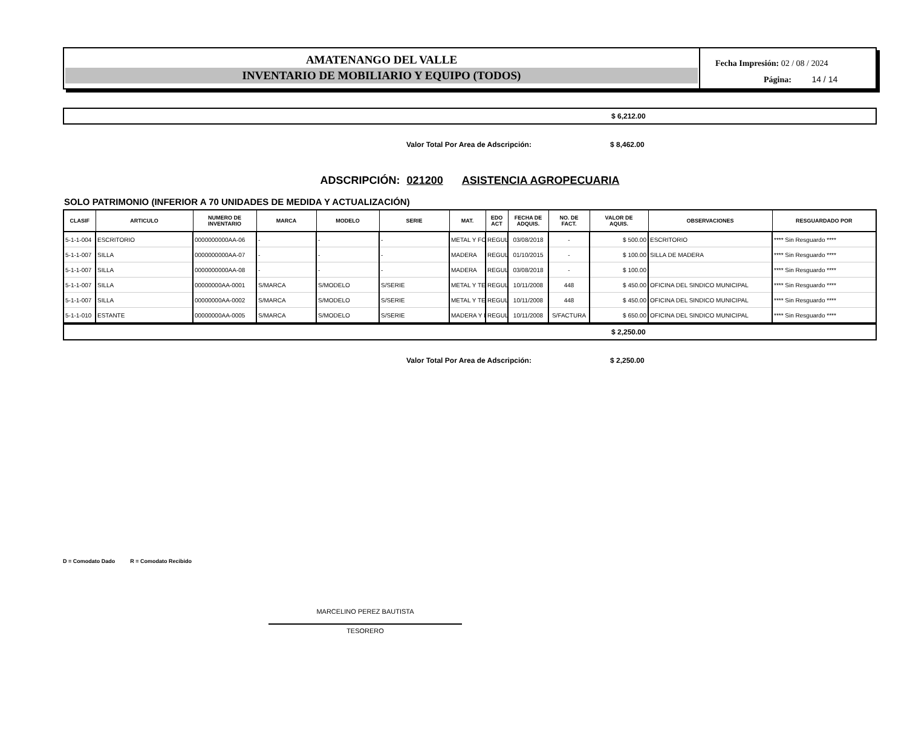AMATENANGO DEL VALLE
INVENTARIO DE MOBILIARIO Y EQUIPO (TODOS)
Fecha Impresión: 02 / 08 / 2024
Página: 14 / 14
$ 6,212.00
Valor Total Por Area de Adscripción: $ 8,462.00
ADSCRIPCIÓN: 021200 ASISTENCIA AGROPECUARIA
SOLO PATRIMONIO (INFERIOR A 70 UNIDADES DE MEDIDA Y ACTUALIZACIÓN)
| CLASIF | ARTICULO | NUMERO DE INVENTARIO | MARCA | MODELO | SERIE | MAT. | EDO ACT | FECHA DE ADQUIS. | NO. DE FACT. | VALOR DE AQUIS. | OBSERVACIONES | RESGUARDADO POR |
| --- | --- | --- | --- | --- | --- | --- | --- | --- | --- | --- | --- | --- |
| 5-1-1-004 | ESCRITORIO | 0000000000AA-06 | - | - | - | METAL Y FO | REGUL | 03/08/2018 | - | $ 500.00 | ESCRITORIO | **** Sin Resguardo **** |
| 5-1-1-007 | SILLA | 0000000000AA-07 | - | - | - | MADERA | REGUL | 01/10/2015 | - | $ 100.00 | SILLA DE MADERA | **** Sin Resguardo **** |
| 5-1-1-007 | SILLA | 0000000000AA-08 | - | - | - | MADERA | REGUL | 03/08/2018 | - | $ 100.00 | | **** Sin Resguardo **** |
| 5-1-1-007 | SILLA | 00000000AA-0001 | S/MARCA | S/MODELO | S/SERIE | METAL Y TE | REGUL | 10/11/2008 | 448 | $ 450.00 | OFICINA DEL SINDICO MUNICIPAL | **** Sin Resguardo **** |
| 5-1-1-007 | SILLA | 00000000AA-0002 | S/MARCA | S/MODELO | S/SERIE | METAL Y TE | REGUL | 10/11/2008 | 448 | $ 450.00 | OFICINA DEL SINDICO MUNICIPAL | **** Sin Resguardo **** |
| 5-1-1-010 | ESTANTE | 00000000AA-0005 | S/MARCA | S/MODELO | S/SERIE | MADERA Y I | REGUL | 10/11/2008 | S/FACTURA | $ 650.00 | OFICINA DEL SINDICO MUNICIPAL | **** Sin Resguardo **** |
$ 2,250.00
Valor Total Por Area de Adscripción: $ 2,250.00
D = Comodato Dado R = Comodato Recibido
MARCELINO PEREZ BAUTISTA
TESORERO